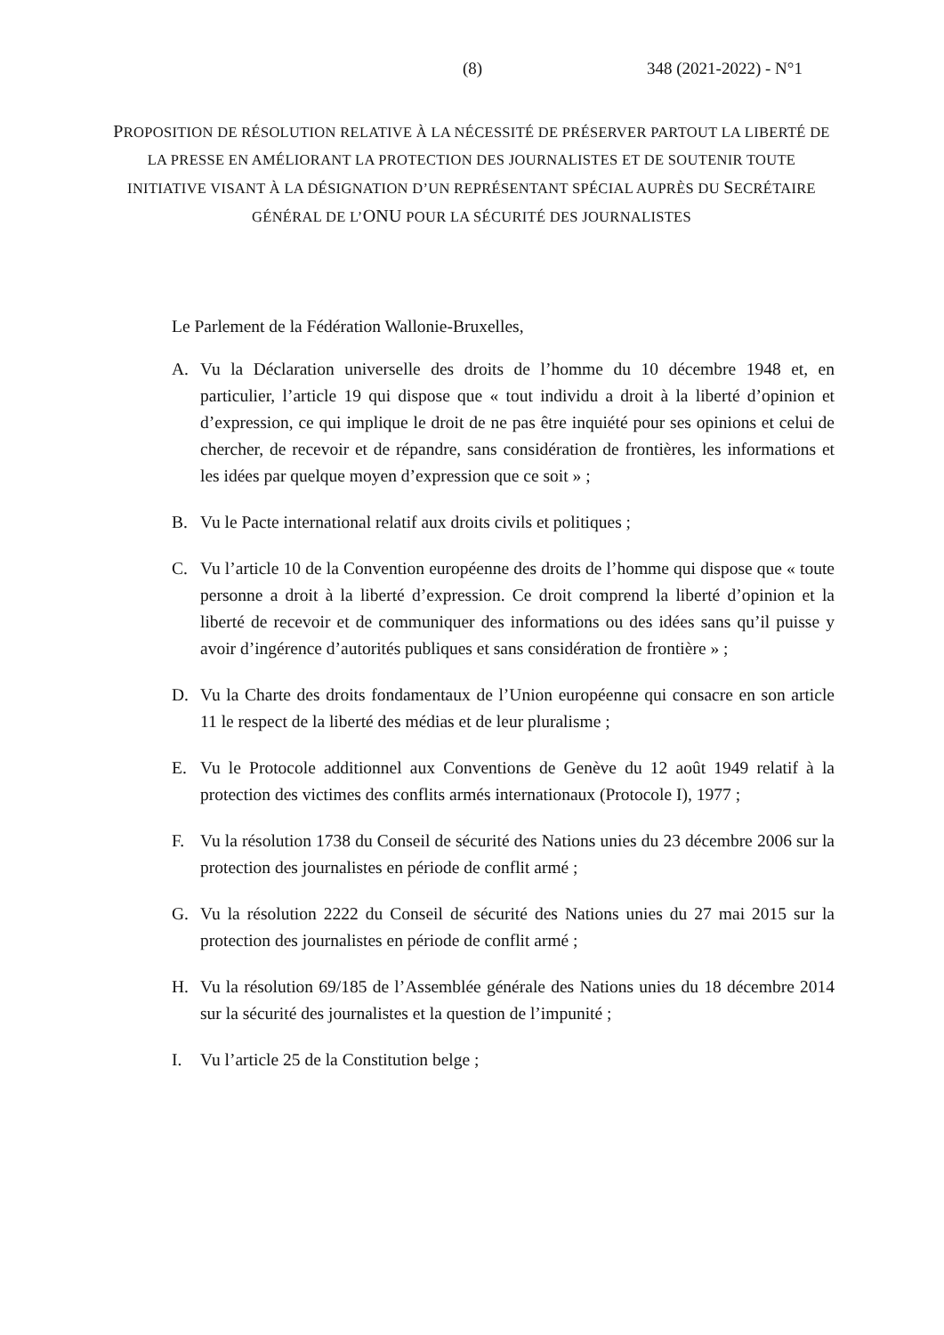(8) 348 (2021-2022) - N°1
PROPOSITION DE RÉSOLUTION RELATIVE À LA NÉCESSITÉ DE PRÉSERVER PARTOUT LA LIBERTÉ DE LA PRESSE EN AMÉLIORANT LA PROTECTION DES JOURNALISTES ET DE SOUTENIR TOUTE INITIATIVE VISANT À LA DÉSIGNATION D’UN REPRÉSENTANT SPÉCIAL AUPRÈS DU SECRÉTAIRE GÉNÉRAL DE L’ONU POUR LA SÉCURITÉ DES JOURNALISTES
Le Parlement de la Fédération Wallonie-Bruxelles,
A. Vu la Déclaration universelle des droits de l’homme du 10 décembre 1948 et, en particulier, l’article 19 qui dispose que « tout individu a droit à la liberté d’opinion et d’expression, ce qui implique le droit de ne pas être inquiété pour ses opinions et celui de chercher, de recevoir et de répandre, sans considération de frontières, les informations et les idées par quelque moyen d’expression que ce soit » ;
B. Vu le Pacte international relatif aux droits civils et politiques ;
C. Vu l’article 10 de la Convention européenne des droits de l’homme qui dispose que « toute personne a droit à la liberté d’expression. Ce droit comprend la liberté d’opinion et la liberté de recevoir et de communiquer des informations ou des idées sans qu’il puisse y avoir d’ingérence d’autorités publiques et sans considération de frontière » ;
D. Vu la Charte des droits fondamentaux de l’Union européenne qui consacre en son article 11 le respect de la liberté des médias et de leur pluralisme ;
E. Vu le Protocole additionnel aux Conventions de Genève du 12 août 1949 relatif à la protection des victimes des conflits armés internationaux (Protocole I), 1977 ;
F. Vu la résolution 1738 du Conseil de sécurité des Nations unies du 23 décembre 2006 sur la protection des journalistes en période de conflit armé ;
G. Vu la résolution 2222 du Conseil de sécurité des Nations unies du 27 mai 2015 sur la protection des journalistes en période de conflit armé ;
H. Vu la résolution 69/185 de l’Assemblée générale des Nations unies du 18 décembre 2014 sur la sécurité des journalistes et la question de l’impunité ;
I. Vu l’article 25 de la Constitution belge ;